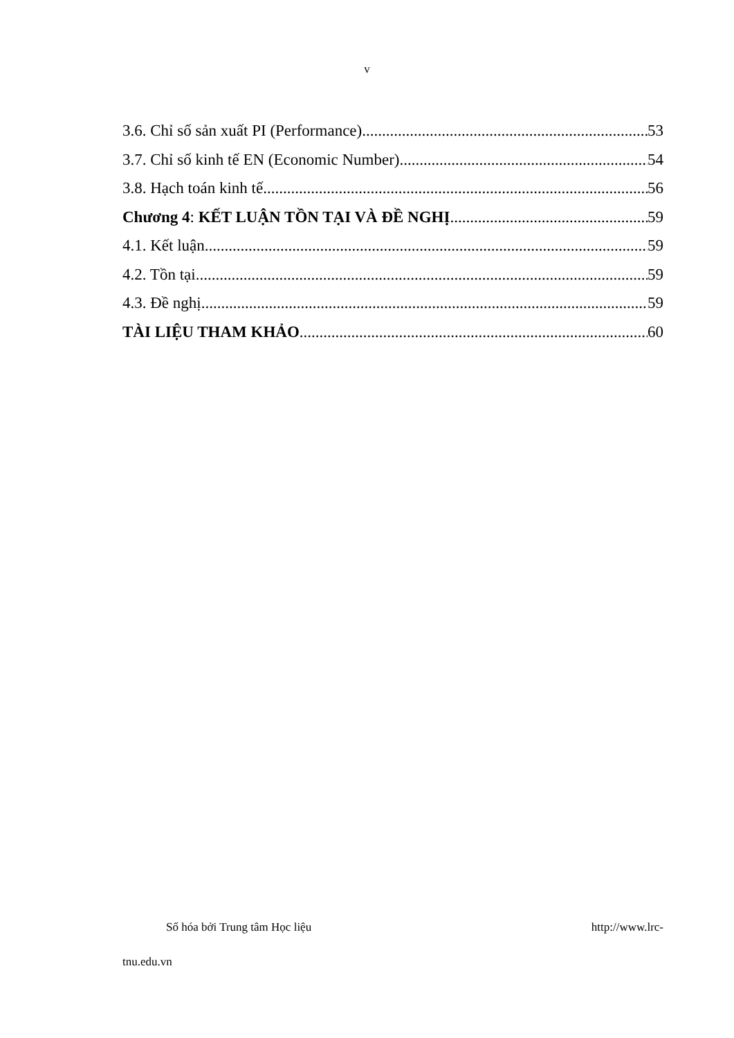v
3.6. Chỉ số sản xuất PI (Performance) 53
3.7. Chỉ số kinh tế EN (Economic Number) 54
3.8. Hạch toán kinh tế 56
Chương 4: KẾT LUẬN TỒN TẠI VÀ ĐỀ NGHỊ 59
4.1. Kết luận 59
4.2. Tồn tại 59
4.3. Đề nghị 59
TÀI LIỆU THAM KHẢO 60
Số hóa bởi Trung tâm Học liệu http://www.lrc-
tnu.edu.vn